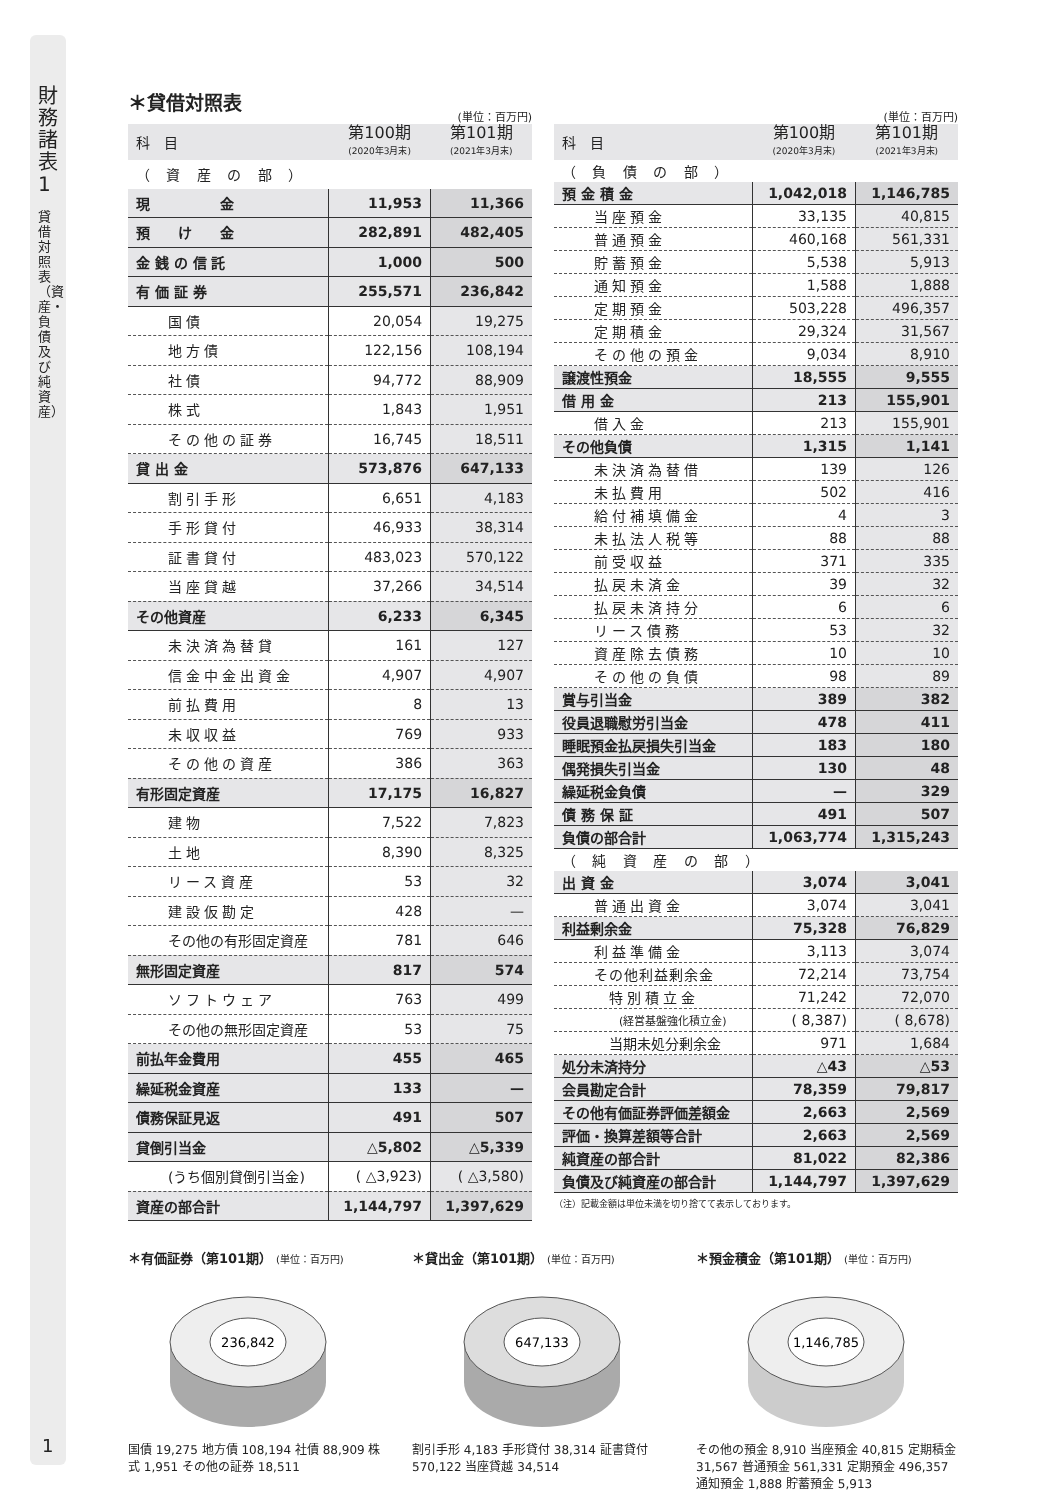財務諸表1
貸借対照表（資産・負債及び純資産）
1
＊貸借対照表
(単位：百万円)
| 科 目 | 第100期 (2020年3月末) | 第101期 (2021年3月末) |
| --- | --- | --- |
| （ 資 産 の 部 ） | | |
| 現 金 | 11,953 | 11,366 |
| 預 け 金 | 282,891 | 482,405 |
| 金 銭 の 信 託 | 1,000 | 500 |
| 有 価 証 券 | 255,571 | 236,842 |
| 国債 | 20,054 | 19,275 |
| 地方債 | 122,156 | 108,194 |
| 社債 | 94,772 | 88,909 |
| 株式 | 1,843 | 1,951 |
| その他の証券 | 16,745 | 18,511 |
| 貸 出 金 | 573,876 | 647,133 |
| 割引手形 | 6,651 | 4,183 |
| 手形貸付 | 46,933 | 38,314 |
| 証書貸付 | 483,023 | 570,122 |
| 当座貸越 | 37,266 | 34,514 |
| その他資産 | 6,233 | 6,345 |
| 未決済為替貸 | 161 | 127 |
| 信金中金出資金 | 4,907 | 4,907 |
| 前払費用 | 8 | 13 |
| 未収収益 | 769 | 933 |
| その他の資産 | 386 | 363 |
| 有形固定資産 | 17,175 | 16,827 |
| 建物 | 7,522 | 7,823 |
| 土地 | 8,390 | 8,325 |
| リース資産 | 53 | 32 |
| 建設仮勘定 | 428 | — |
| その他の有形固定資産 | 781 | 646 |
| 無形固定資産 | 817 | 574 |
| ソフトウェア | 763 | 499 |
| その他の無形固定資産 | 53 | 75 |
| 前払年金費用 | 455 | 465 |
| 繰延税金資産 | 133 | — |
| 債務保証見返 | 491 | 507 |
| 貸倒引当金 | △5,802 | △5,339 |
| (うち個別貸倒引当金) | ( △3,923) | ( △3,580) |
| 資産の部合計 | 1,144,797 | 1,397,629 |
(単位：百万円)
| 科 目 | 第100期 (2020年3月末) | 第101期 (2021年3月末) |
| --- | --- | --- |
| （ 負 債 の 部 ） | | |
| 預 金 積 金 | 1,042,018 | 1,146,785 |
| 当座預金 | 33,135 | 40,815 |
| 普通預金 | 460,168 | 561,331 |
| 貯蓄預金 | 5,538 | 5,913 |
| 通知預金 | 1,588 | 1,888 |
| 定期預金 | 503,228 | 496,357 |
| 定期積金 | 29,324 | 31,567 |
| その他の預金 | 9,034 | 8,910 |
| 譲渡性預金 | 18,555 | 9,555 |
| 借 用 金 | 213 | 155,901 |
| 借入金 | 213 | 155,901 |
| その他負債 | 1,315 | 1,141 |
| 未決済為替借 | 139 | 126 |
| 未払費用 | 502 | 416 |
| 給付補填備金 | 4 | 3 |
| 未払法人税等 | 88 | 88 |
| 前受収益 | 371 | 335 |
| 払戻未済金 | 39 | 32 |
| 払戻未済持分 | 6 | 6 |
| リース債務 | 53 | 32 |
| 資産除去債務 | 10 | 10 |
| その他の負債 | 98 | 89 |
| 賞与引当金 | 389 | 382 |
| 役員退職慰労引当金 | 478 | 411 |
| 睡眠預金払戻損失引当金 | 183 | 180 |
| 偶発損失引当金 | 130 | 48 |
| 繰延税金負債 | — | 329 |
| 債 務 保 証 | 491 | 507 |
| 負債の部合計 | 1,063,774 | 1,315,243 |
| （ 純 資 産 の 部 ） | | |
| 出 資 金 | 3,074 | 3,041 |
| 普通出資金 | 3,074 | 3,041 |
| 利益剰余金 | 75,328 | 76,829 |
| 利益準備金 | 3,113 | 3,074 |
| その他利益剰余金 | 72,214 | 73,754 |
| 特別積立金 | 71,242 | 72,070 |
| (経営基盤強化積立金) | ( 8,387) | ( 8,678) |
| 当期未処分剰余金 | 971 | 1,684 |
| 処分未済持分 | △43 | △53 |
| 会員勘定合計 | 78,359 | 79,817 |
| その他有価証券評価差額金 | 2,663 | 2,569 |
| 評価・換算差額等合計 | 2,663 | 2,569 |
| 純資産の部合計 | 81,022 | 82,386 |
| 負債及び純資産の部合計 | 1,144,797 | 1,397,629 |
（注）記載金額は単位未満を切り捨てて表示しております。
＊有価証券（第101期） (単位：百万円)
236,842
国債 19,275 地方債 108,194 社債 88,909 株式 1,951 その他の証券 18,511
＊貸出金（第101期） (単位：百万円)
647,133
割引手形 4,183 手形貸付 38,314 証書貸付 570,122 当座貸越 34,514
＊預金積金（第101期） (単位：百万円)
1,146,785
その他の預金 8,910 当座預金 40,815 定期積金 31,567 普通預金 561,331 定期預金 496,357 通知預金 1,888 貯蓄預金 5,913